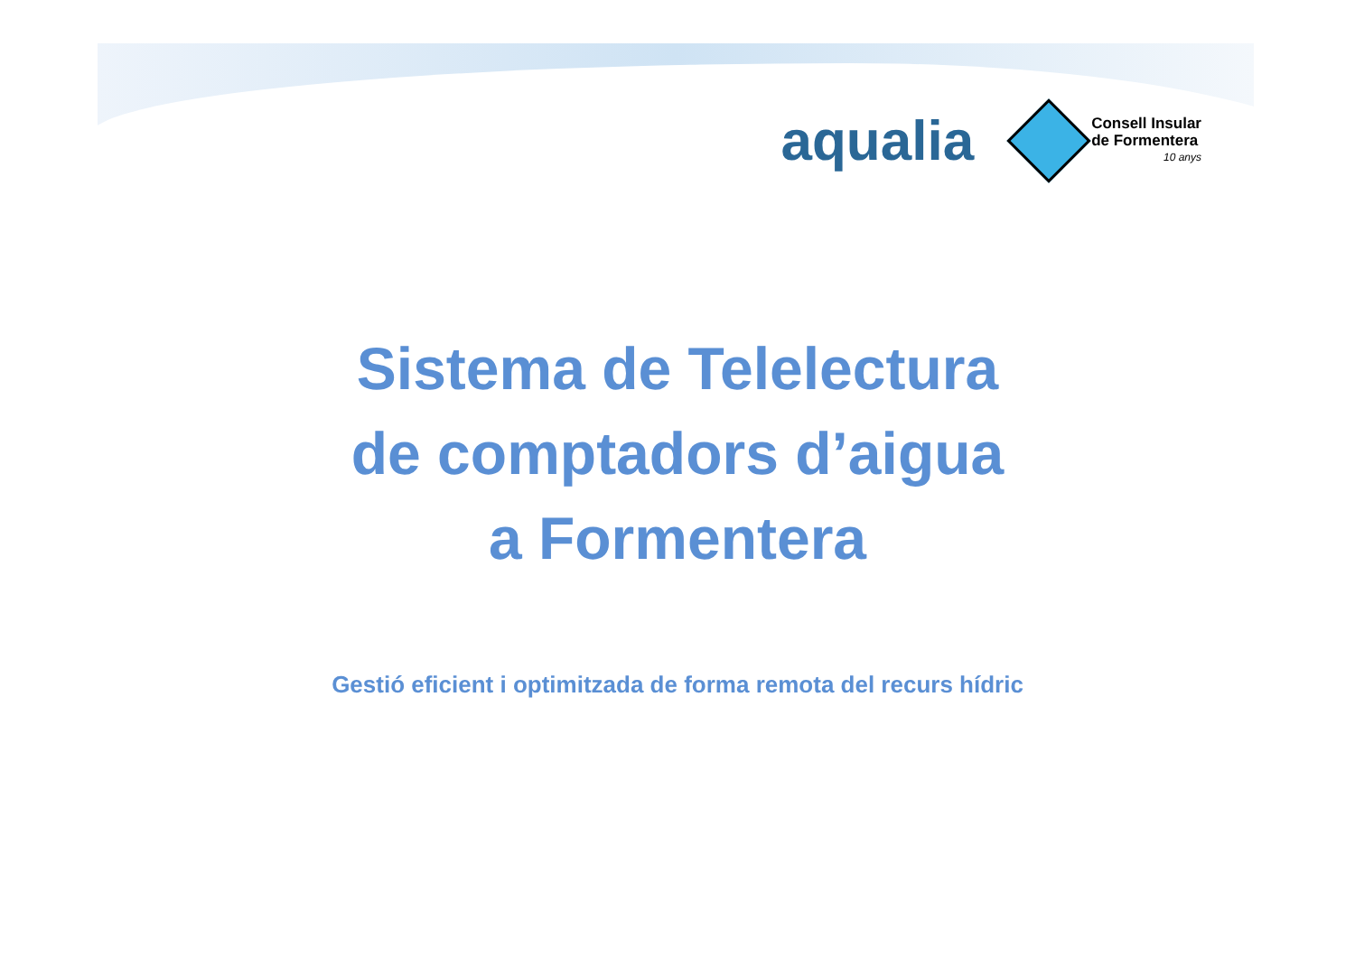aqualia
Consell Insular
de Formentera
10 anys
Sistema de Telelectura
de comptadors d’aigua
a Formentera
Gestió eficient i optimitzada de forma remota del recurs hídric